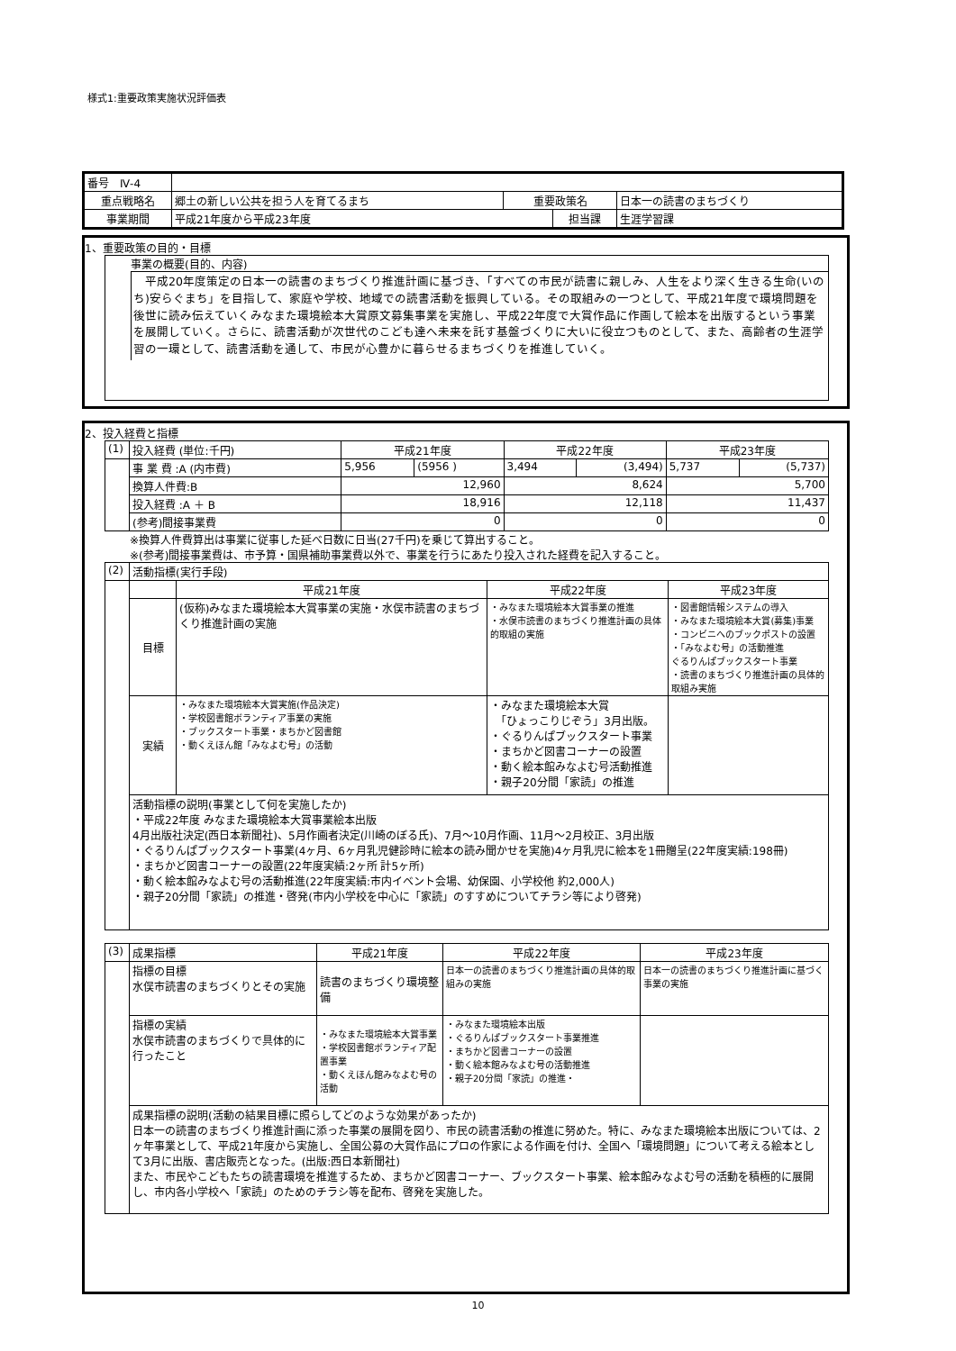様式1:重要政策実施状況評価表
| 番号 Ⅳ-4 | | | | | |
| 重点戦略名 | 郷土の新しい公共を担う人を育てるまち | 重要政策名 | | 日本一の読書のまちづくり | |
| 事業期間 | 平成21年度から平成23年度 | | 担当課 | | 生涯学習課 |
1、重要政策の目的・目標
事業の概要(目的、内容)
　平成20年度策定の日本一の読書のまちづくり推進計画に基づき、「すべての市民が読書に親しみ、人生をより深く生きる生命(いのち)安らぐまち」を目指して、家庭や学校、地域での読書活動を振興している。その取組みの一つとして、平成21年度で環境問題を後世に読み伝えていくみなまた環境絵本大賞原文募集事業を実施し、平成22年度で大賞作品に作画して絵本を出版するという事業を展開していく。さらに、読書活動が次世代のこども達へ未来を託す基盤づくりに大いに役立つものとして、また、高齢者の生涯学習の一環として、読書活動を通して、市民が心豊かに暮らせるまちづくりを推進していく。
2、投入経費と指標
| (1) | 投入経費 (単位:千円) | 平成21年度 | | 平成22年度 | | 平成23年度 | |
| | 事 業 費 :A (内市費) | 5,956 | (5956 ) | 3,494 | (3,494) | 5,737 | (5,737) |
| | 換算人件費:B | 12,960 | | 8,624 | | 5,700 | |
| | 投入経費 :A ＋ B | 18,916 | | 12,118 | | 11,437 | |
| | (参考)間接事業費 | 0 | | 0 | | 0 | |
※換算人件費算出は事業に従事した延べ日数に日当(27千円)を乗じて算出すること。
※(参考)間接事業費は、市予算・国県補助事業費以外で、事業を行うにあたり投入された経費を記入すること。
| (2) | 活動指標(実行手段) | | | |
| | | 平成21年度 | 平成22年度 | 平成23年度 |
| | 目標 | (仮称)みなまた環境絵本大賞事業の実施・水俣市読書のまちづくり推進計画の実施 | ・みなまた環境絵本大賞事業の推進 ・水俣市読書のまちづくり推進計画の具体的取組の実施 | ・図書館情報システムの導入 ・みなまた環境絵本大賞(募集)事業 ・コンビニへのブックポストの設置 ・「みなよむ号」の活動推進 ぐるりんぱブックスタート事業 ・読書のまちづくり推進計画の具体的取組み実施 |
| | 実績 | ・みなまた環境絵本大賞実施(作品決定) ・学校図書館ボランティア事業の実施 ・ブックスタート事業・まちかど図書館 ・動くえほん館「みなよむ号」の活動 | ・みなまた環境絵本大賞 「ひょっこりじぞう」3月出版。 ・ぐるりんぱブックスタート事業 ・まちかど図書コーナーの設置 ・動く絵本館みなよむ号活動推進 ・親子20分間「家読」の推進 | |
| | 活動指標の説明(事業として何を実施したか) ・平成22年度 みなまた環境絵本大賞事業絵本出版 4月出版社決定(西日本新聞社)、5月作画者決定(川崎のぼる氏)、7月～10月作画、11月～2月校正、3月出版 ・ぐるりんぱブックスタート事業(4ヶ月、6ヶ月乳児健診時に絵本の読み聞かせを実施)4ヶ月乳児に絵本を1冊贈呈(22年度実績:198冊) ・まちかど図書コーナーの設置(22年度実績:2ヶ所 計5ヶ所) ・動く絵本館みなよむ号の活動推進(22年度実績:市内イベント会場、幼保園、小学校他 約2,000人) ・親子20分間「家読」の推進・啓発(市内小学校を中心に「家読」のすすめについてチラシ等により啓発) | | | |
| (3) | 成果指標 | 平成21年度 | 平成22年度 | 平成23年度 |
| | 指標の目標 水俣市読書のまちづくりとその実施 | 読書のまちづくり環境整備 | 日本一の読書のまちづくり推進計画の具体的取組みの実施 | 日本一の読書のまちづくり推進計画に基づく事業の実施 |
| | 指標の実績 水俣市読書のまちづくりで具体的に行ったこと | ・みなまた環境絵本大賞事業 ・学校図書館ボランティア配置事業 ・動くえほん館みなよむ号の活動 | ・みなまた環境絵本出版 ・ぐるりんぱブックスタート事業推進 ・まちかど図書コーナーの設置 ・動く絵本館みなよむ号の活動推進 ・親子20分間「家読」の推進・ | |
| | 成果指標の説明(活動の結果目標に照らしてどのような効果があったか) 日本一の読書のまちづくり推進計画に添った事業の展開を図り、市民の読書活動の推進に努めた。特に、みなまた環境絵本出版については、2ヶ年事業として、平成21年度から実施し、全国公募の大賞作品にプロの作家による作画を付け、全国へ「環境問題」について考える絵本として3月に出版、書店販売となった。(出版:西日本新聞社) また、市民やこどもたちの読書環境を推進するため、まちかど図書コーナー、ブックスタート事業、絵本館みなよむ号の活動を積極的に展開し、市内各小学校へ「家読」のためのチラシ等を配布、啓発を実施した。 | | | |
10